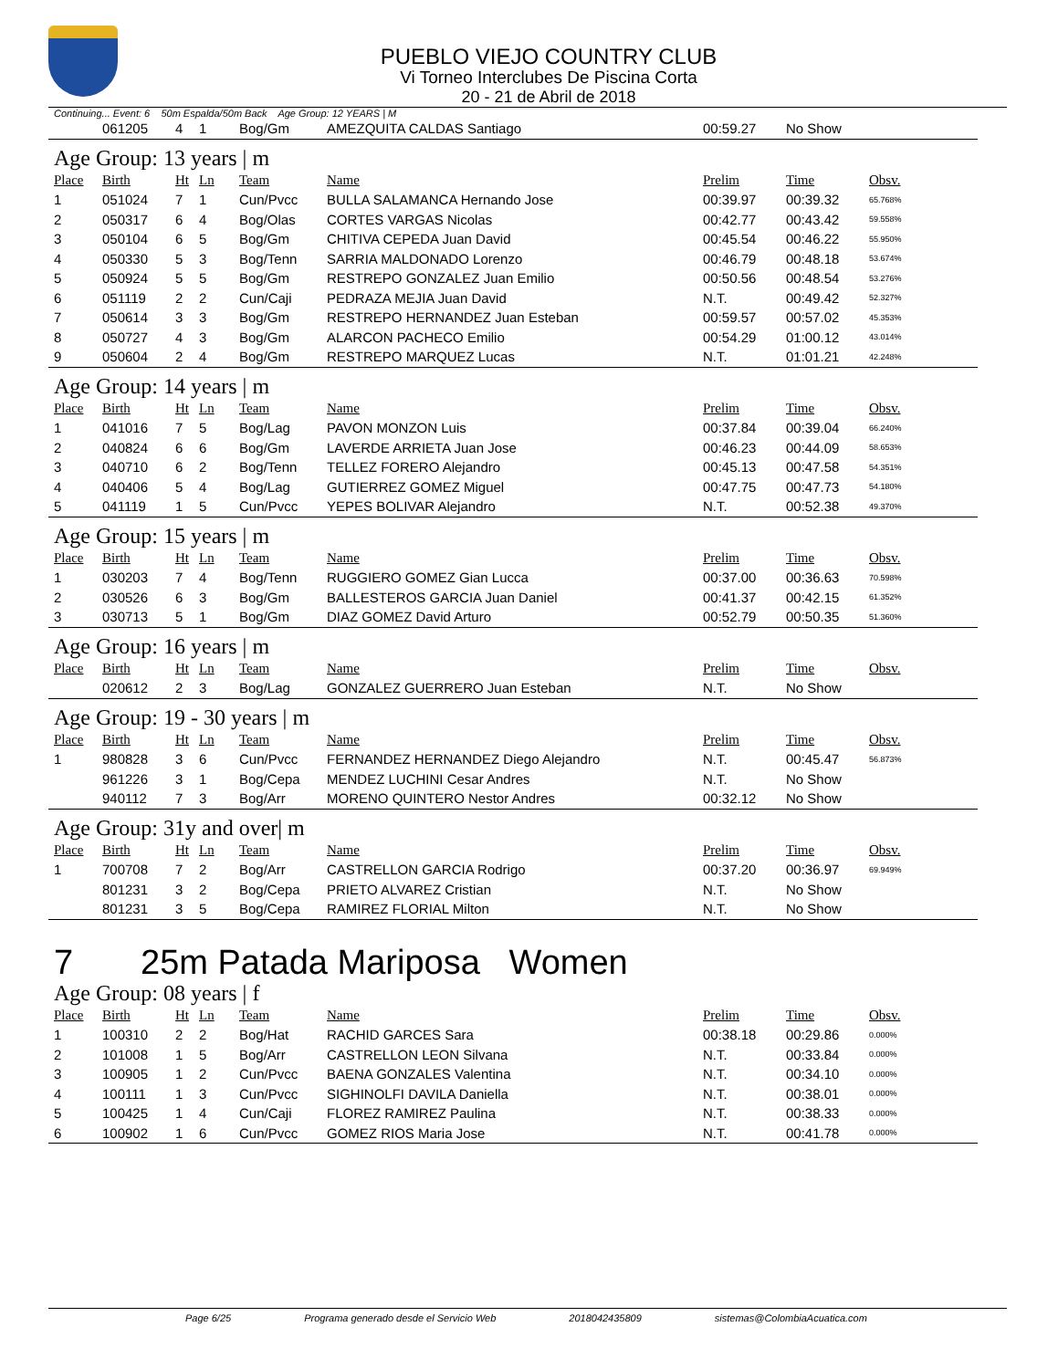PUEBLO VIEJO COUNTRY CLUB
Vi Torneo Interclubes De Piscina Corta
20 - 21 de Abril de 2018
Continuing... Event: 6 50m Espalda/50m Back Age Group: 12 YEARS | M
| | 061205 | 4 | 1 | Bog/Gm | AMEZQUITA CALDAS Santiago | 00:59.27 | No Show | |
Age Group: 13 years | m
| Place | Birth | Ht | Ln | Team | Name | Prelim | Time | Obsv. |
| --- | --- | --- | --- | --- | --- | --- | --- | --- |
| 1 | 051024 | 7 | 1 | Cun/Pvcc | BULLA SALAMANCA Hernando Jose | 00:39.97 | 00:39.32 | 65.768% |
| 2 | 050317 | 6 | 4 | Bog/Olas | CORTES VARGAS Nicolas | 00:42.77 | 00:43.42 | 59.558% |
| 3 | 050104 | 6 | 5 | Bog/Gm | CHITIVA CEPEDA Juan David | 00:45.54 | 00:46.22 | 55.950% |
| 4 | 050330 | 5 | 3 | Bog/Tenn | SARRIA MALDONADO Lorenzo | 00:46.79 | 00:48.18 | 53.674% |
| 5 | 050924 | 5 | 5 | Bog/Gm | RESTREPO GONZALEZ Juan Emilio | 00:50.56 | 00:48.54 | 53.276% |
| 6 | 051119 | 2 | 2 | Cun/Caji | PEDRAZA MEJIA Juan David | N.T. | 00:49.42 | 52.327% |
| 7 | 050614 | 3 | 3 | Bog/Gm | RESTREPO HERNANDEZ Juan Esteban | 00:59.57 | 00:57.02 | 45.353% |
| 8 | 050727 | 4 | 3 | Bog/Gm | ALARCON PACHECO Emilio | 00:54.29 | 01:00.12 | 43.014% |
| 9 | 050604 | 2 | 4 | Bog/Gm | RESTREPO MARQUEZ Lucas | N.T. | 01:01.21 | 42.248% |
Age Group: 14 years | m
| Place | Birth | Ht | Ln | Team | Name | Prelim | Time | Obsv. |
| --- | --- | --- | --- | --- | --- | --- | --- | --- |
| 1 | 041016 | 7 | 5 | Bog/Lag | PAVON MONZON Luis | 00:37.84 | 00:39.04 | 66.240% |
| 2 | 040824 | 6 | 6 | Bog/Gm | LAVERDE ARRIETA Juan Jose | 00:46.23 | 00:44.09 | 58.653% |
| 3 | 040710 | 6 | 2 | Bog/Tenn | TELLEZ FORERO Alejandro | 00:45.13 | 00:47.58 | 54.351% |
| 4 | 040406 | 5 | 4 | Bog/Lag | GUTIERREZ GOMEZ Miguel | 00:47.75 | 00:47.73 | 54.180% |
| 5 | 041119 | 1 | 5 | Cun/Pvcc | YEPES BOLIVAR Alejandro | N.T. | 00:52.38 | 49.370% |
Age Group: 15 years | m
| Place | Birth | Ht | Ln | Team | Name | Prelim | Time | Obsv. |
| --- | --- | --- | --- | --- | --- | --- | --- | --- |
| 1 | 030203 | 7 | 4 | Bog/Tenn | RUGGIERO GOMEZ Gian Lucca | 00:37.00 | 00:36.63 | 70.598% |
| 2 | 030526 | 6 | 3 | Bog/Gm | BALLESTEROS GARCIA Juan Daniel | 00:41.37 | 00:42.15 | 61.352% |
| 3 | 030713 | 5 | 1 | Bog/Gm | DIAZ GOMEZ David Arturo | 00:52.79 | 00:50.35 | 51.360% |
Age Group: 16 years | m
| Place | Birth | Ht | Ln | Team | Name | Prelim | Time | Obsv. |
| --- | --- | --- | --- | --- | --- | --- | --- | --- |
| | 020612 | 2 | 3 | Bog/Lag | GONZALEZ GUERRERO Juan Esteban | N.T. | No Show | |
Age Group: 19 - 30 years | m
| Place | Birth | Ht | Ln | Team | Name | Prelim | Time | Obsv. |
| --- | --- | --- | --- | --- | --- | --- | --- | --- |
| 1 | 980828 | 3 | 6 | Cun/Pvcc | FERNANDEZ HERNANDEZ Diego Alejandro | N.T. | 00:45.47 | 56.873% |
| | 961226 | 3 | 1 | Bog/Cepa | MENDEZ LUCHINI Cesar Andres | N.T. | No Show | |
| | 940112 | 7 | 3 | Bog/Arr | MORENO QUINTERO Nestor Andres | 00:32.12 | No Show | |
Age Group: 31y and over| m
| Place | Birth | Ht | Ln | Team | Name | Prelim | Time | Obsv. |
| --- | --- | --- | --- | --- | --- | --- | --- | --- |
| 1 | 700708 | 7 | 2 | Bog/Arr | CASTRELLON GARCIA Rodrigo | 00:37.20 | 00:36.97 | 69.949% |
| | 801231 | 3 | 2 | Bog/Cepa | PRIETO ALVAREZ Cristian | N.T. | No Show | |
| | 801231 | 3 | 5 | Bog/Cepa | RAMIREZ FLORIAL Milton | N.T. | No Show | |
7 25m Patada Mariposa Women
Age Group: 08 years | f
| Place | Birth | Ht | Ln | Team | Name | Prelim | Time | Obsv. |
| --- | --- | --- | --- | --- | --- | --- | --- | --- |
| 1 | 100310 | 2 | 2 | Bog/Hat | RACHID GARCES Sara | 00:38.18 | 00:29.86 | 0.000% |
| 2 | 101008 | 1 | 5 | Bog/Arr | CASTRELLON LEON Silvana | N.T. | 00:33.84 | 0.000% |
| 3 | 100905 | 1 | 2 | Cun/Pvcc | BAENA GONZALES Valentina | N.T. | 00:34.10 | 0.000% |
| 4 | 100111 | 1 | 3 | Cun/Pvcc | SIGHINOLFI DAVILA Daniella | N.T. | 00:38.01 | 0.000% |
| 5 | 100425 | 1 | 4 | Cun/Caji | FLOREZ RAMIREZ Paulina | N.T. | 00:38.33 | 0.000% |
| 6 | 100902 | 1 | 6 | Cun/Pvcc | GOMEZ RIOS Maria Jose | N.T. | 00:41.78 | 0.000% |
Page 6/25 Programa generado desde el Servicio Web 2018042435809 sistemas@ColombiaAcuatica.com